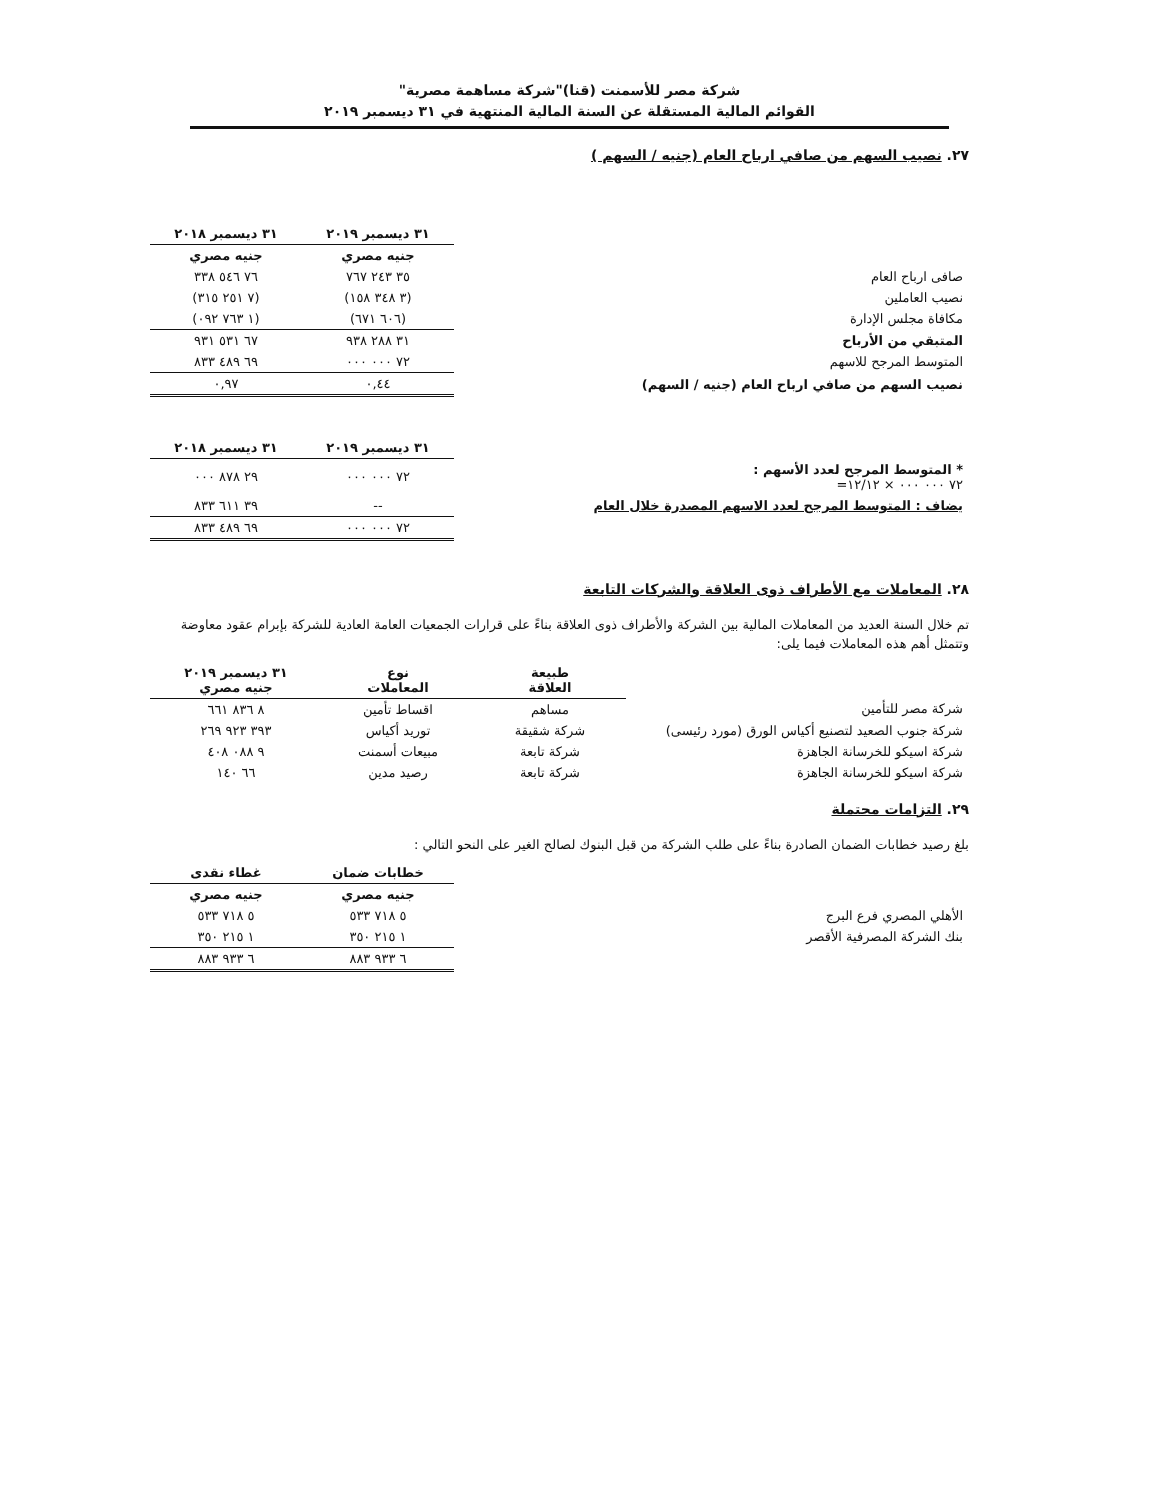شركة مصر للأسمنت (قنا)"شركة مساهمة مصرية"
القوائم المالية المستقلة عن السنة المالية المنتهية في ٣١ ديسمبر ٢٠١٩
٢٧. نصيب السهم من صافي ارباح العام (جنيه / السهم )
| | ٣١ ديسمبر ٢٠١٩ | ٣١ ديسمبر ٢٠١٨ |
| | جنيه مصري | جنيه مصري |
| صافى ارباح العام | ٣٥ ٢٤٣ ٧٦٧ | ٧٦ ٥٤٦ ٣٣٨ |
| نصيب العاملين | (٣ ٣٤٨ ١٥٨) | (٧ ٢٥١ ٣١٥) |
| مكافاة مجلس الإدارة | (٦٠٦ ٦٧١) | (١ ٧٦٣ ٠٩٢) |
| المتبقي من الأرباح | ٣١ ٢٨٨ ٩٣٨ | ٦٧ ٥٣١ ٩٣١ |
| المتوسط المرجح للاسهم | ٧٢ ٠٠٠ ٠٠٠ | ٦٩ ٤٨٩ ٨٣٣ |
| نصيب السهم من صافي ارباح العام (جنيه / السهم) | ٠,٤٤ | ٠,٩٧ |
| | ٣١ ديسمبر ٢٠١٩ | ٣١ ديسمبر ٢٠١٨ |
| * المتوسط المرجح لعدد الأسهم : ٧٢ ٠٠٠ ٠٠٠ × ١٢/١٢= | ٧٢ ٠٠٠ ٠٠٠ | ٢٩ ٨٧٨ ٠٠٠ |
| يضاف : المتوسط المرجح لعدد الاسهم المصدرة خلال العام | -- | ٣٩ ٦١١ ٨٣٣ |
| | ٧٢ ٠٠٠ ٠٠٠ | ٦٩ ٤٨٩ ٨٣٣ |
٢٨. المعاملات مع الأطراف ذوى العلاقة والشركات التابعة
تم خلال السنة العديد من المعاملات المالية بين الشركة والأطراف ذوى العلاقة بناءً على قرارات الجمعيات العامة العادية للشركة بإبرام عقود معاوضة وتتمثل أهم هذه المعاملات فيما يلى:
| | طبيعة العلاقة | نوع المعاملات | ٣١ ديسمبر ٢٠١٩ جنيه مصري |
| شركة مصر للتأمين | مساهم | اقساط تأمين | ٨ ٨٣٦ ٦٦١ |
| شركة جنوب الصعيد لتصنيع أكياس الورق (مورد رئيسى) | شركة شقيقة | توريد أكياس | ٣٩٣ ٩٢٣ ٢٦٩ |
| شركة اسيكو للخرسانة الجاهزة | شركة تابعة | مبيعات أسمنت | ٩ ٠٨٨ ٤٠٨ |
| شركة اسيكو للخرسانة الجاهزة | شركة تابعة | رصيد مدين | ٦٦ ١٤٠ |
٢٩. التزامات محتملة
بلغ رصيد خطابات الضمان الصادرة بناءً على طلب الشركة من قبل البنوك لصالح الغير على النحو التالي :
| | خطابات ضمان | غطاء نقدى |
| | جنيه مصري | جنيه مصري |
| الأهلي المصري فرع البرج | ٥ ٧١٨ ٥٣٣ | ٥ ٧١٨ ٥٣٣ |
| بنك الشركة المصرفية الأقصر | ١ ٢١٥ ٣٥٠ | ١ ٢١٥ ٣٥٠ |
| | ٦ ٩٣٣ ٨٨٣ | ٦ ٩٣٣ ٨٨٣ |